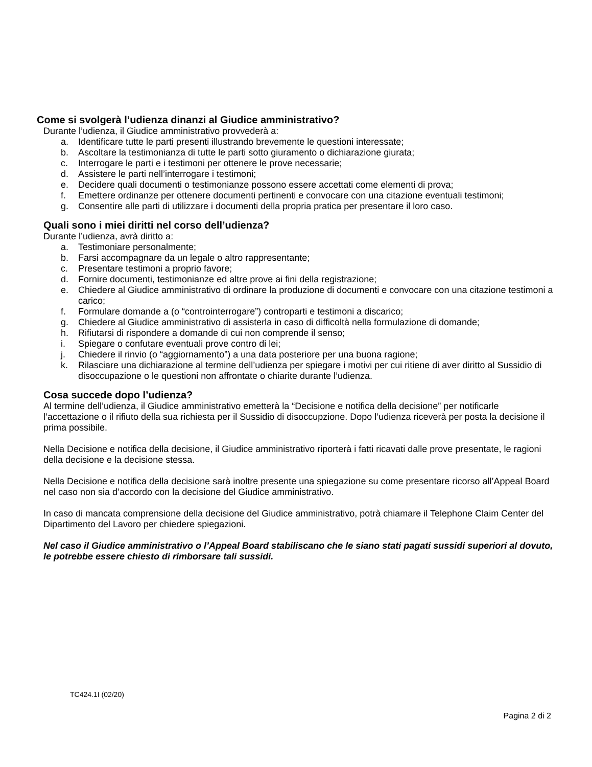Come si svolgerà l’udienza dinanzi al Giudice amministrativo?
Durante l’udienza, il Giudice amministrativo provvederà a:
a. Identificare tutte le parti presenti illustrando brevemente le questioni interessate;
b. Ascoltare la testimonianza di tutte le parti sotto giuramento o dichiarazione giurata;
c. Interrogare le parti e i testimoni per ottenere le prove necessarie;
d. Assistere le parti nell’interrogare i testimoni;
e. Decidere quali documenti o testimonianze possono essere accettati come elementi di prova;
f. Emettere ordinanze per ottenere documenti pertinenti e convocare con una citazione eventuali testimoni;
g. Consentire alle parti di utilizzare i documenti della propria pratica per presentare il loro caso.
Quali sono i miei diritti nel corso dell’udienza?
Durante l’udienza, avrà diritto a:
a. Testimoniare personalmente;
b. Farsi accompagnare da un legale o altro rappresentante;
c. Presentare testimoni a proprio favore;
d. Fornire documenti, testimonianze ed altre prove ai fini della registrazione;
e. Chiedere al Giudice amministrativo di ordinare la produzione di documenti e convocare con una citazione testimoni a carico;
f. Formulare domande a (o “controinterrogare”) controparti e testimoni a discarico;
g. Chiedere al Giudice amministrativo di assisterla in caso di difficoltà nella formulazione di domande;
h. Rifiutarsi di rispondere a domande di cui non comprende il senso;
i. Spiegare o confutare eventuali prove contro di lei;
j. Chiedere il rinvio (o “aggiornamento”) a una data posteriore per una buona ragione;
k. Rilasciare una dichiarazione al termine dell’udienza per spiegare i motivi per cui ritiene di aver diritto al Sussidio di disoccupazione o le questioni non affrontate o chiarite durante l’udienza.
Cosa succede dopo l’udienza?
Al termine dell’udienza, il Giudice amministrativo emetterà la “Decisione e notifica della decisione” per notificarle l’accettazione o il rifiuto della sua richiesta per il Sussidio di disoccupzione. Dopo l’udienza riceverà per posta la decisione il prima possibile.
Nella Decisione e notifica della decisione, il Giudice amministrativo riporterà i fatti ricavati dalle prove presentate, le ragioni della decisione e la decisione stessa.
Nella Decisione e notifica della decisione sarà inoltre presente una spiegazione su come presentare ricorso all’Appeal Board nel caso non sia d’accordo con la decisione del Giudice amministrativo.
In caso di mancata comprensione della decisione del Giudice amministrativo, potrà chiamare il Telephone Claim Center del Dipartimento del Lavoro per chiedere spiegazioni.
Nel caso il Giudice amministrativo o l’Appeal Board stabiliscano che le siano stati pagati sussidi superiori al dovuto, le potrebbe essere chiesto di rimborsare tali sussidi.
TC424.1I (02/20)
Pagina 2 di 2